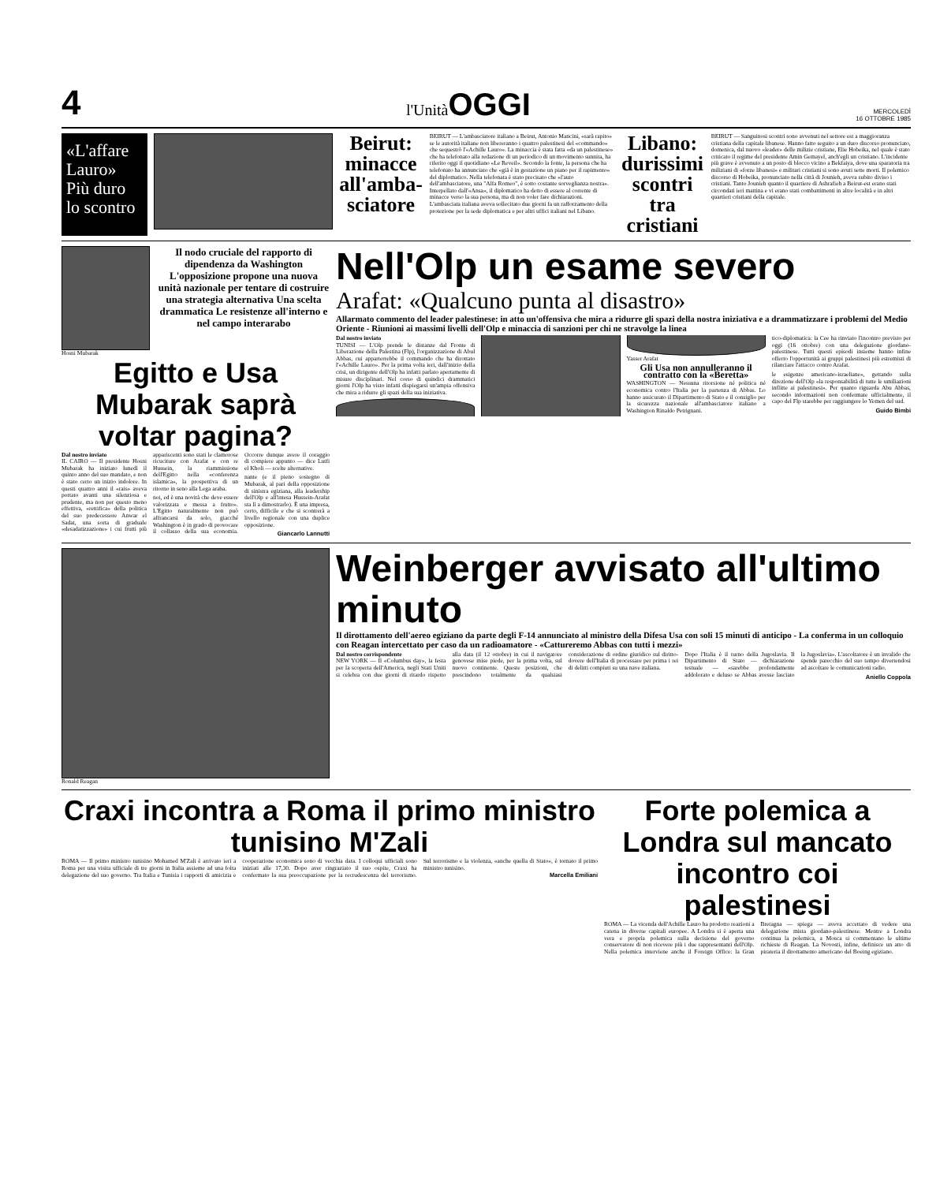4
l'Unità OGGI
MERCOLEDÌ
16 OTTOBRE 1985
«L'affare Lauro» Più duro lo scontro
Beirut: minacce all'amba-sciatore
BEIRUT — L'ambasciatore italiano a Beirut, Antonio Mancini, «sarà rapito» se le autorità italiane non libereranno i quattro palestinesi del «commando» che sequestrò l'«Achille Lauro». La minaccia è stata fatta «da un palestinese» che ha telefonato alla redazione di un periodico di un movimento sunnita, ha riferito oggi il quotidiano «Le Reveil». Secondo la fonte, la persona che ha telefonato ha annunciato che «già è in gestazione un piano per il rapimento» del diplomatico. Nella telefonata è stato precisato che «l'auto dell'ambasciatore, una "Alfa Romeo", è sotto costante sorveglianza nostra». Interpellato dall'«Ansa», il diplomatico ha detto di essere al corrente di minacce verso la sua persona, ma di non voler fare dichiarazioni. L'ambasciata italiana aveva sollecitato due giorni fa un rafforzamento della protezione per la sede diplomatica e per altri uffici italiani nel Libano.
Libano: durissimi scontri tra cristiani
BEIRUT — Sanguinosi scontri sono avvenuti nel settore est a maggioranza cristiana della capitale libanese. Hanno fatto seguito a un duro discorso pronunciato, domenica, dal nuovo «leader» delle milizie cristiane, Elie Hobeika, nel quale è stato criticato il regime del presidente Amin Gemayel, anch'egli un cristiano. L'incidente più grave è avvenuto a un posto di blocco vicino a Bekfaiya, dove una sparatoria tra miliziani di «forze libanesi» e militari cristiani si sono avuti sette morti. Il polemico discorso di Hobeika, pronunciato nella città di Jounieh, aveva subito diviso i cristiani. Tanto Jounieh quanto il quartiere di Ashrafieh a Beirut-est erano stati circondati ieri mattina e vi erano stati combattimenti in altre località e in altri quartieri cristiani della capitale.
Hosni Mubarak
Il nodo cruciale del rapporto di dipendenza da Washington L'opposizione propone una nuova unità nazionale per tentare di costruire una strategia alternativa Una scelta drammatica Le resistenze all'interno e nel campo interarabo
Egitto e Usa Mubarak saprà voltar pagina?
Dal nostro inviato
IL CAIRO — Il presidente Hosni Mubarak ha iniziato lunedì il quinto anno del suo mandato, e non è stato certo un inizio indolore. In questi quattro anni il «rais» aveva portato avanti una silenziosa e prudente, ma non per questo meno effettiva, «rettifica» della politica del suo predecessore Anwar el Sadat, una sorta di graduale «desadatizzazione» i cui frutti più appariscenti sono stati le clamorose ricuciture con Arafat e con re Hussein, la riammissione dell'Egitto nella «conferenza islamica», la prospettiva di un ritorno in seno alla Lega araba.
noi, ed è una novità che deve essere valorizzata e messa a frutto». L'Egitto naturalmente non può affrancarsi da solo, giacché Washington è in grado di provocare il collasso della sua economia. Occorre dunque avere il coraggio di compiere appunto — dice Lutfi el Kholi — scelte alternative.
nante (e il pieno sostegno di Mubarak, al pari della opposizione di sinistra egiziana, alla leadership dell'Olp e all'intesa Hussein-Arafat sta lì a dimostrarlo). È una impresa, certo, difficile e che si scontrerà a livello regionale con una duplice opposizione.
Giancarlo Lannutti
Nell'Olp un esame severo
Arafat: «Qualcuno punta al disastro»
Allarmato commento del leader palestinese: in atto un'offensiva che mira a ridurre gli spazi della nostra iniziativa e a drammatizzare i problemi del Medio Oriente - Riunioni ai massimi livelli dell'Olp e minaccia di sanzioni per chi ne stravolge la linea
Dal nostro inviato
TUNISI — L'Olp prende le distanze dal Fronte di Liberazione della Palestina (Flp), l'organizzazione di Abul Abbas, cui apparterrebbe il commando che ha dirottato l'«Achille Lauro». Per la prima volta ieri, dall'inizio della crisi, un dirigente dell'Olp ha infatti parlato apertamente di misure disciplinari. Nel corso di quindici drammatici giorni l'Olp ha visto infatti dispiegarsi un'ampia offensiva che mira a ridurre gli spazi della sua iniziativa.
Yasser Arafat
Gli Usa non annulleranno il contratto con la «Beretta»
WASHINGTON — Nessuna ritorsione né politica né economica contro l'Italia per la partenza di Abbas. Lo hanno assicurato il Dipartimento di Stato e il consiglio per la sicurezza nazionale all'ambasciatore italiano a Washington Rinaldo Petrignani.
tico-diplomatica: la Cee ha rinviato l'incontro previsto per oggi (16 ottobre) con una delegazione giordano-palestinese. Tutti questi episodi insieme hanno infine offerto l'opportunità ai gruppi palestinesi più estremisti di rilanciare l'attacco contro Arafat.
le esigenze americano-israeliane», gettando sulla direzione dell'Olp «la responsabilità di tutte le umiliazioni inflitte ai palestinesi». Per quanto riguarda Abu Abbas, secondo informazioni non confermate ufficialmente, il capo del Flp starebbe per raggiungere lo Yemen del sud.
Guido Bimbi
Ronald Reagan
Weinberger avvisato all'ultimo minuto
Il dirottamento dell'aereo egiziano da parte degli F-14 annunciato al ministro della Difesa Usa con soli 15 minuti di anticipo - La conferma in un colloquio con Reagan intercettato per caso da un radioamatore - «Cattureremo Abbas con tutti i mezzi»
Dal nostro corrispondente
NEW YORK — Il «Columbus day», la festa per la scoperta dell'America, negli Stati Uniti si celebra con due giorni di ritardo rispetto alla data (il 12 ottobre) in cui il navigatore genovese mise piede, per la prima volta, sul nuovo continente. Queste posizioni, che prescindono totalmente da qualsiasi considerazione di ordine giuridico sul diritto-dovere dell'Italia di processare per prima i rei di delitti compiuti su una nave italiana.
Dopo l'Italia è il turno della Jugoslavia. Il Dipartimento di Stato — dichiarazione testuale — «sarebbe profondamente addolorato e deluso se Abbas avesse lasciato la Jugoslavia». L'ascoltatore è un invalido che spende parecchio del suo tempo divertendosi ad ascoltare le comunicazioni radio.
Aniello Coppola
Craxi incontra a Roma il primo ministro tunisino M'Zali
ROMA — Il primo ministro tunisino Mohamed M'Zali è arrivato ieri a Roma per una visita ufficiale di tre giorni in Italia assieme ad una folta delegazione del suo governo. Tra Italia e Tunisia i rapporti di amicizia e cooperazione economica sono di vecchia data. I colloqui ufficiali sono iniziati alle 17,30. Dopo aver ringraziato il suo ospite, Craxi ha confermato la sua preoccupazione per la recrudescenza del terrorismo. Sul terrorismo e la violenza, «anche quella di Stato», è tornato il primo ministro tunisino.
Marcella Emiliani
Forte polemica a Londra sul mancato incontro coi palestinesi
ROMA — La vicenda dell'Achille Lauro ha prodotto reazioni a catena in diverse capitali europee. A Londra si è aperta una vera e propria polemica sulla decisione del governo conservatore di non ricevere più i due rappresentanti dell'Olp. Nella polemica interviene anche il Foreign Office: la Gran Bretagna — spiega — aveva accettato di vedere una delegazione mista giordano-palestinese. Mentre a Londra continua la polemica, a Mosca si commentano le ultime richieste di Reagan. La Novosti, infine, definisce un atto di pirateria il dirottamento americano del Boeing egiziano.